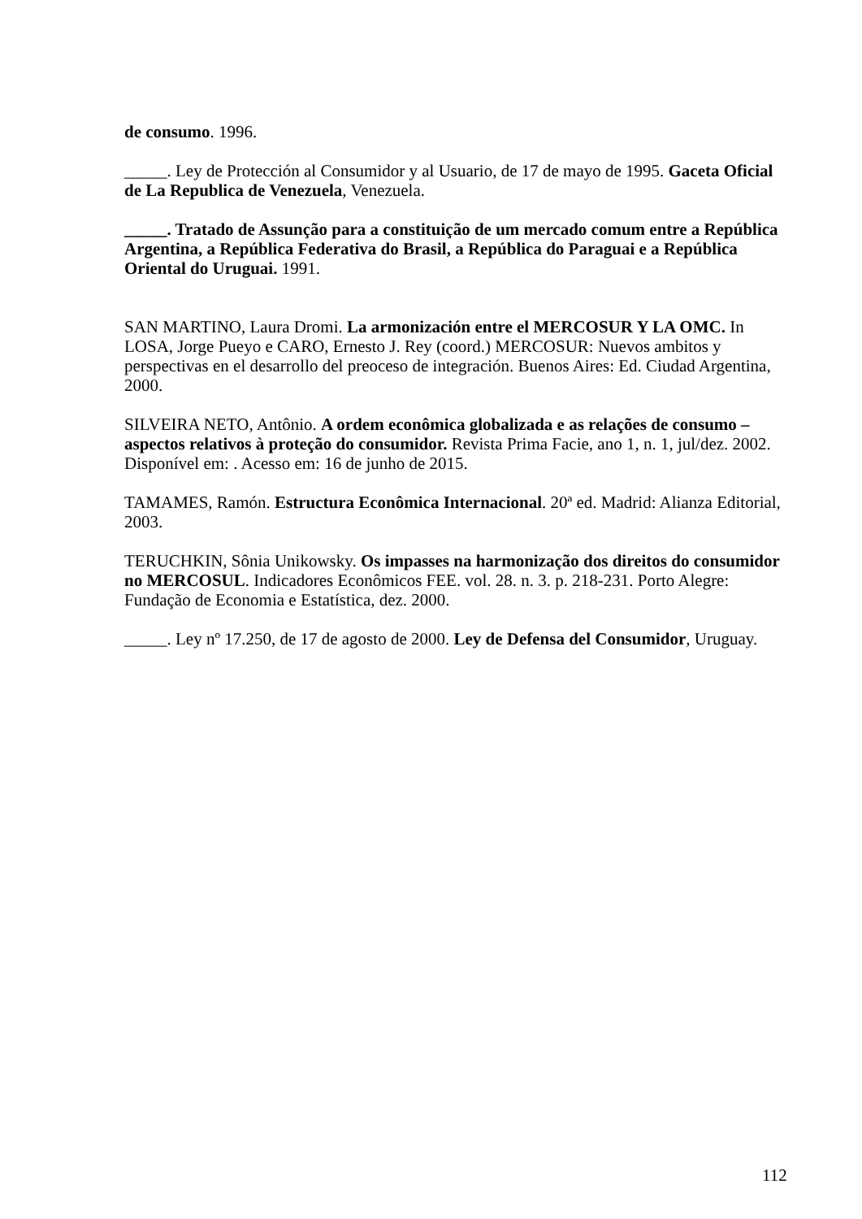de consumo. 1996.
_____. Ley de Protección al Consumidor y al Usuario, de 17 de mayo de 1995. Gaceta Oficial de La Republica de Venezuela, Venezuela.
_____. Tratado de Assunção para a constituição de um mercado comum entre a República Argentina, a República Federativa do Brasil, a República do Paraguai e a República Oriental do Uruguai. 1991.
SAN MARTINO, Laura Dromi. La armonización entre el MERCOSUR Y LA OMC. In LOSA, Jorge Pueyo e CARO, Ernesto J. Rey (coord.) MERCOSUR: Nuevos ambitos y perspectivas en el desarrollo del preoceso de integración. Buenos Aires: Ed. Ciudad Argentina, 2000.
SILVEIRA NETO, Antônio. A ordem econômica globalizada e as relações de consumo – aspectos relativos à proteção do consumidor. Revista Prima Facie, ano 1, n. 1, jul/dez. 2002. Disponível em: . Acesso em: 16 de junho de 2015.
TAMAMES, Ramón. Estructura Econômica Internacional. 20ª ed. Madrid: Alianza Editorial, 2003.
TERUCHKIN, Sônia Unikowsky. Os impasses na harmonização dos direitos do consumidor no MERCOSUL. Indicadores Econômicos FEE. vol. 28. n. 3. p. 218-231. Porto Alegre: Fundação de Economia e Estatística, dez. 2000.
_____. Ley nº 17.250, de 17 de agosto de 2000. Ley de Defensa del Consumidor, Uruguay.
112